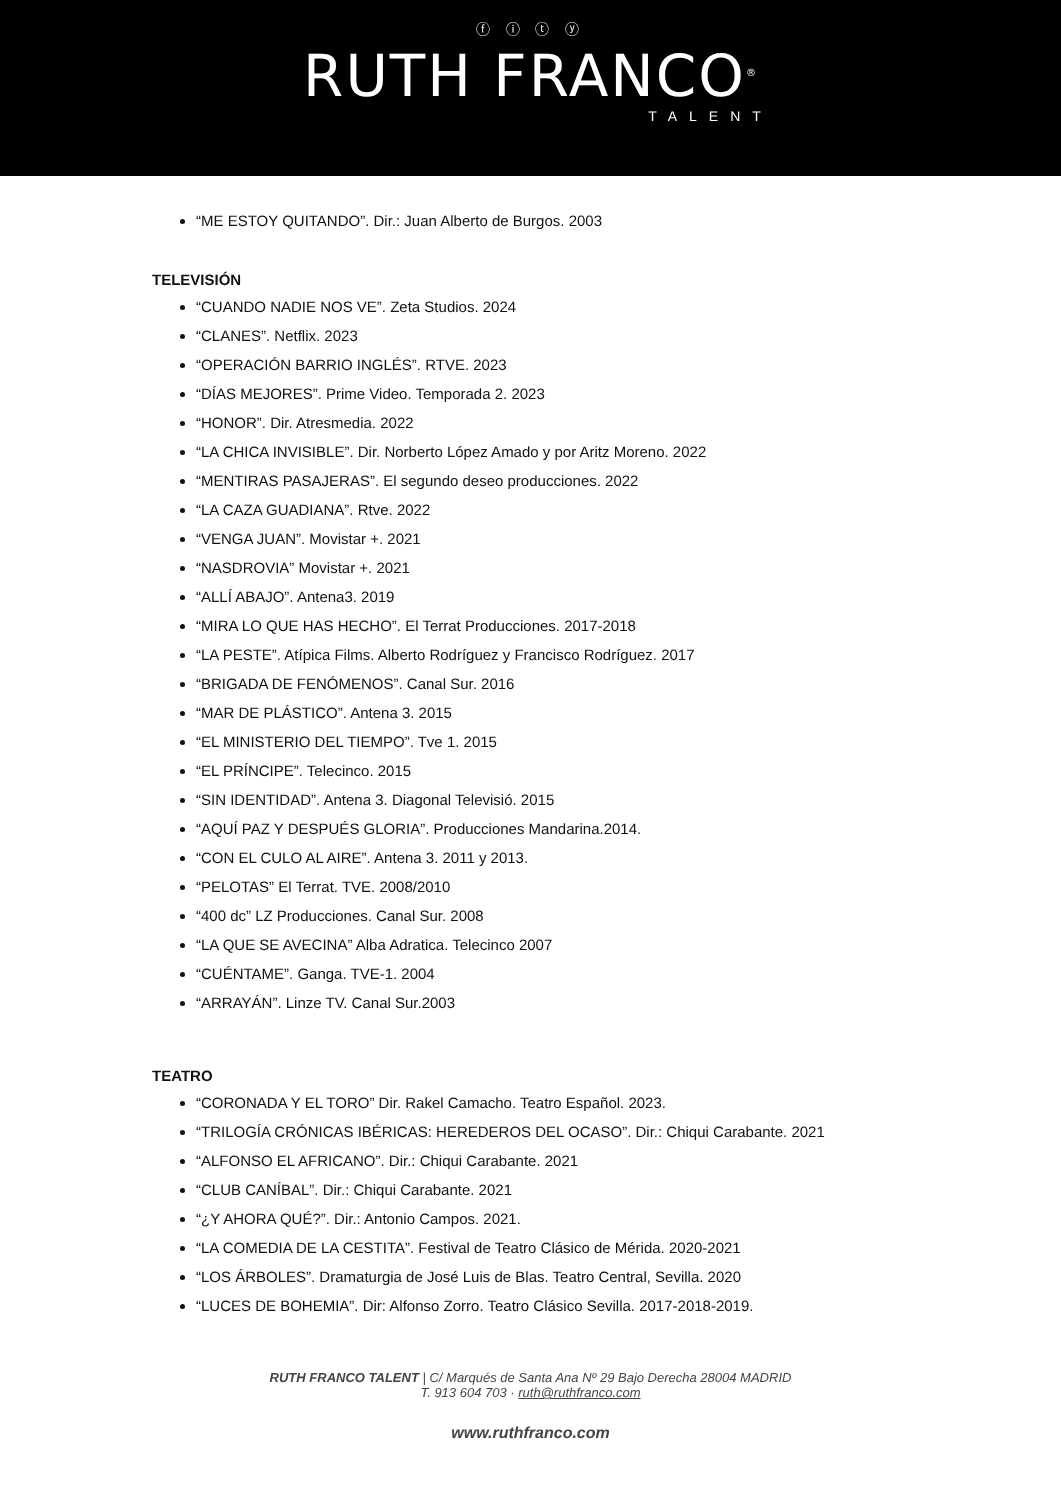ⓕ ⓘ ⓣ ⓨ
RUTH FRANCO<sup>®</sup>
TALENT
“ME ESTOY QUITANDO”. Dir.: Juan Alberto de Burgos. 2003
TELEVISIÓN
“CUANDO NADIE NOS VE”. Zeta Studios. 2024
“CLANES”. Netflix. 2023
“OPERACIÓN BARRIO INGLÉS”. RTVE. 2023
“DÍAS MEJORES”. Prime Video. Temporada 2. 2023
“HONOR”. Dir. Atresmedia. 2022
“LA CHICA INVISIBLE”. Dir. Norberto López Amado y por Aritz Moreno. 2022
“MENTIRAS PASAJERAS”. El segundo deseo producciones. 2022
“LA CAZA GUADIANA”. Rtve. 2022
“VENGA JUAN”. Movistar +. 2021
“NASDROVIA” Movistar +. 2021
“ALLÍ ABAJO”. Antena3. 2019
“MIRA LO QUE HAS HECHO”. El Terrat Producciones. 2017-2018
“LA PESTE”. Atípica Films. Alberto Rodríguez y Francisco Rodríguez. 2017
“BRIGADA DE FENÓMENOS”. Canal Sur. 2016
“MAR DE PLÁSTICO”. Antena 3. 2015
“EL MINISTERIO DEL TIEMPO”. Tve 1. 2015
“EL PRÍNCIPE”. Telecinco. 2015
“SIN IDENTIDAD”. Antena 3. Diagonal Televisió. 2015
“AQUÍ PAZ Y DESPUÉS GLORIA”. Producciones Mandarina.2014.
“CON EL CULO AL AIRE”. Antena 3. 2011 y 2013.
“PELOTAS” El Terrat. TVE. 2008/2010
“400 dc” LZ Producciones. Canal Sur. 2008
“LA QUE SE AVECINA” Alba Adratica. Telecinco 2007
“CUÉNTAME”. Ganga. TVE-1. 2004
“ARRAYÁN”. Linze TV. Canal Sur.2003
TEATRO
“CORONADA Y EL TORO” Dir. Rakel Camacho. Teatro Español. 2023.
“TRILOGÍA CRÓNICAS IBÉRICAS: HEREDEROS DEL OCASO”. Dir.: Chiqui Carabante. 2021
“ALFONSO EL AFRICANO”. Dir.: Chiqui Carabante. 2021
“CLUB CANÍBAL”. Dir.: Chiqui Carabante. 2021
“¿Y AHORA QUÉ?”. Dir.: Antonio Campos. 2021.
“LA COMEDIA DE LA CESTITA”. Festival de Teatro Clásico de Mérida. 2020-2021
“LOS ÁRBOLES”. Dramaturgia de José Luis de Blas. Teatro Central, Sevilla. 2020
“LUCES DE BOHEMIA”. Dir: Alfonso Zorro. Teatro Clásico Sevilla. 2017-2018-2019.
RUTH FRANCO TALENT | C/ Marqués de Santa Ana Nº 29 Bajo Derecha 28004 MADRID
T. 913 604 703 · ruth@ruthfranco.com
www.ruthfranco.com